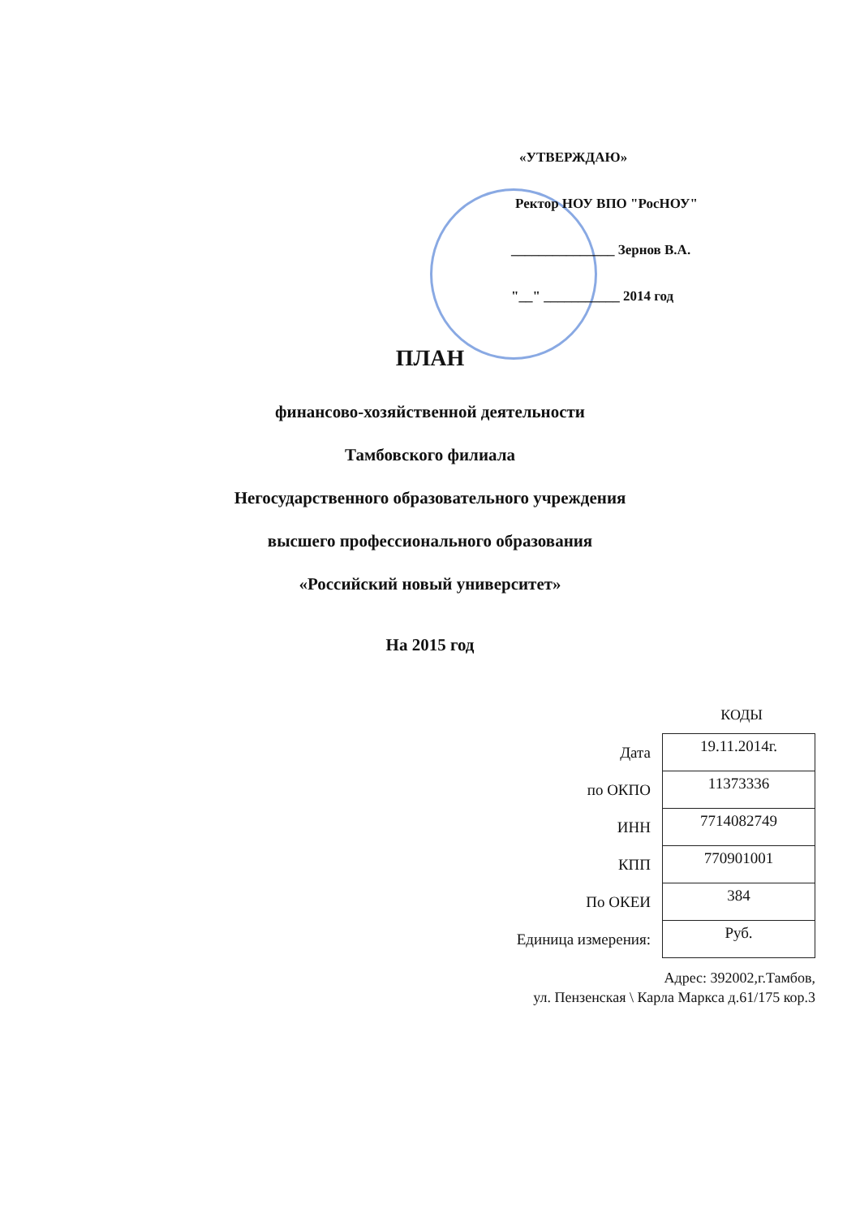«УТВЕРЖДАЮ»
Ректор НОУ ВПО "РосНОУ"
_______________ Зернов В.А.
"__" ___________ 2014 год
ПЛАН
финансово-хозяйственной деятельности
Тамбовского филиала
Негосударственного образовательного учреждения
высшего профессионального образования
«Российский новый университет»
На 2015 год
КОДЫ
| Дата | 19.11.2014г. |
| по ОКПО | 11373336 |
| ИНН | 7714082749 |
| КПП | 770901001 |
| По ОКЕИ | 384 |
| Единица измерения: | Руб. |
Адрес: 392002,г.Тамбов,
ул. Пензенская \ Карла Маркса д.61/175 кор.3